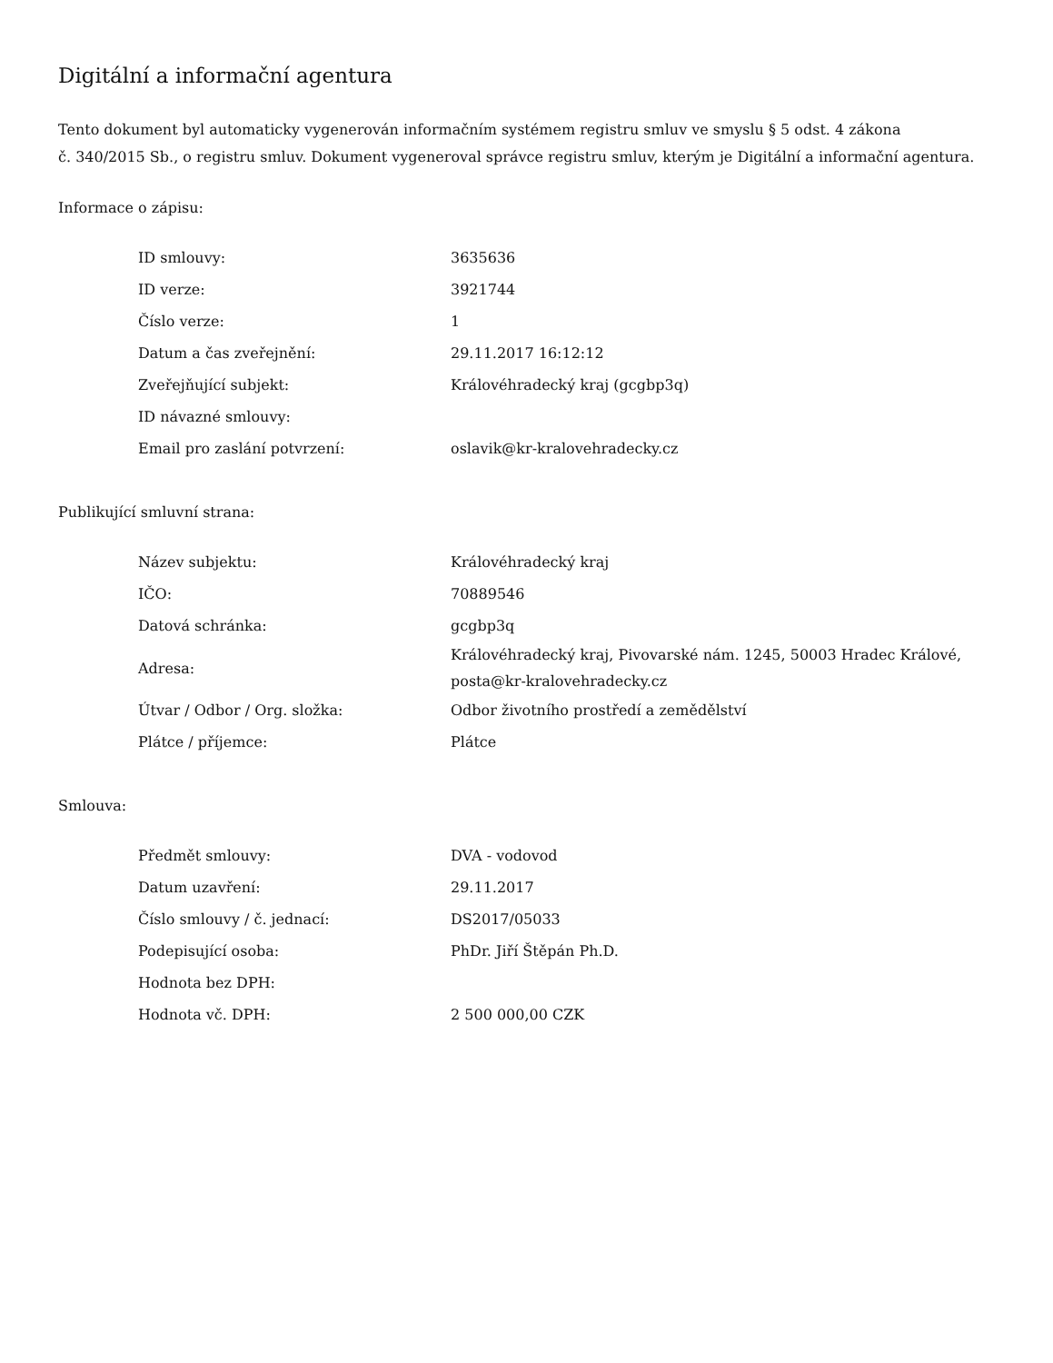Digitální a informační agentura
Tento dokument byl automaticky vygenerován informačním systémem registru smluv ve smyslu § 5 odst. 4 zákona
č. 340/2015 Sb., o registru smluv. Dokument vygeneroval správce registru smluv, kterým je Digitální a informační agentura.
Informace o zápisu:
| ID smlouvy: | 3635636 |
| ID verze: | 3921744 |
| Číslo verze: | 1 |
| Datum a čas zveřejnění: | 29.11.2017 16:12:12 |
| Zveřejňující subjekt: | Královéhradecký kraj (gcgbp3q) |
| ID návazné smlouvy: | |
| Email pro zaslání potvrzení: | oslavik@kr-kralovehradecky.cz |
Publikující smluvní strana:
| Název subjektu: | Královéhradecký kraj |
| IČO: | 70889546 |
| Datová schránka: | gcgbp3q |
| Adresa: | Královéhradecký kraj, Pivovarské nám. 1245, 50003 Hradec Králové, posta@kr-kralovehradecky.cz |
| Útvar / Odbor / Org. složka: | Odbor životního prostředí a zemědělství |
| Plátce / příjemce: | Plátce |
Smlouva:
| Předmět smlouvy: | DVA - vodovod |
| Datum uzavření: | 29.11.2017 |
| Číslo smlouvy / č. jednací: | DS2017/05033 |
| Podepisující osoba: | PhDr. Jiří Štěpán Ph.D. |
| Hodnota bez DPH: | |
| Hodnota vč. DPH: | 2 500 000,00 CZK |